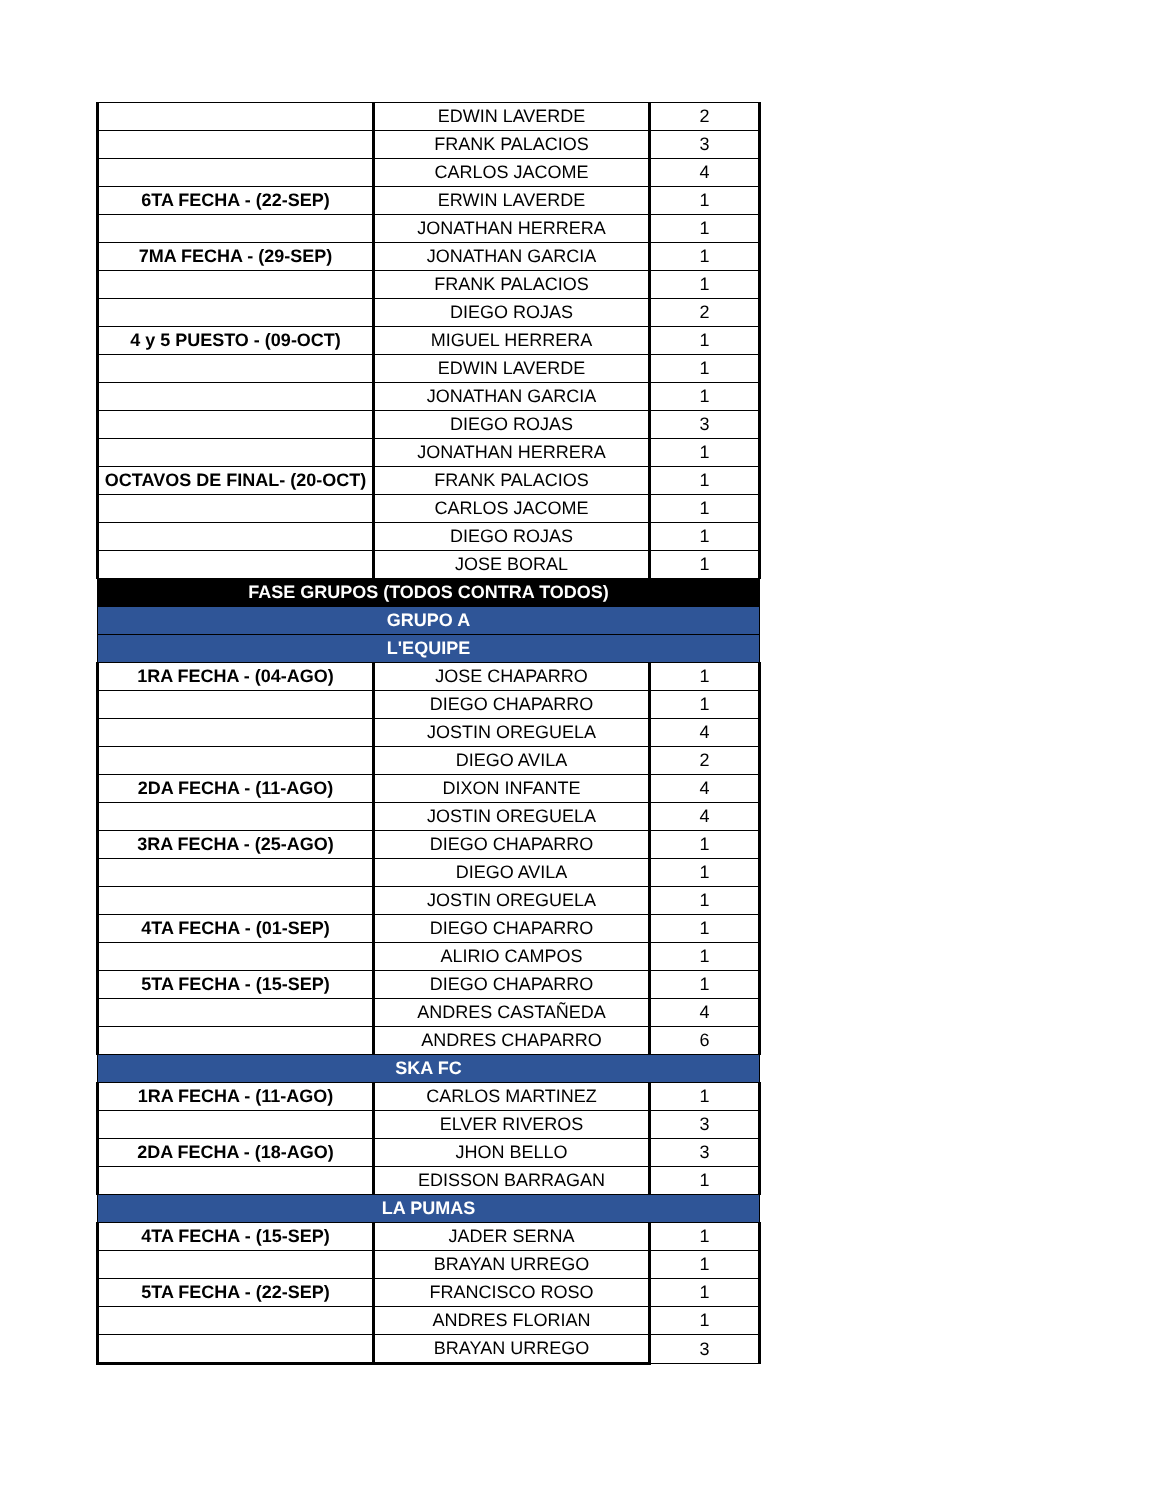| | EDWIN LAVERDE | 2 |
| | FRANK PALACIOS | 3 |
| | CARLOS JACOME | 4 |
| 6TA FECHA - (22-SEP) | ERWIN LAVERDE | 1 |
| | JONATHAN HERRERA | 1 |
| 7MA FECHA - (29-SEP) | JONATHAN GARCIA | 1 |
| | FRANK PALACIOS | 1 |
| | DIEGO ROJAS | 2 |
| 4 y 5 PUESTO - (09-OCT) | MIGUEL HERRERA | 1 |
| | EDWIN LAVERDE | 1 |
| | JONATHAN GARCIA | 1 |
| | DIEGO ROJAS | 3 |
| | JONATHAN HERRERA | 1 |
| OCTAVOS DE FINAL- (20-OCT) | FRANK PALACIOS | 1 |
| | CARLOS JACOME | 1 |
| | DIEGO ROJAS | 1 |
| | JOSE BORAL | 1 |
| FASE GRUPOS (TODOS CONTRA TODOS) | | |
| GRUPO A | | |
| L'EQUIPE | | |
| 1RA FECHA - (04-AGO) | JOSE CHAPARRO | 1 |
| | DIEGO CHAPARRO | 1 |
| | JOSTIN OREGUELA | 4 |
| | DIEGO AVILA | 2 |
| 2DA FECHA - (11-AGO) | DIXON INFANTE | 4 |
| | JOSTIN OREGUELA | 4 |
| 3RA FECHA - (25-AGO) | DIEGO CHAPARRO | 1 |
| | DIEGO AVILA | 1 |
| | JOSTIN OREGUELA | 1 |
| 4TA FECHA - (01-SEP) | DIEGO CHAPARRO | 1 |
| | ALIRIO CAMPOS | 1 |
| 5TA FECHA - (15-SEP) | DIEGO CHAPARRO | 1 |
| | ANDRES CASTAÑEDA | 4 |
| | ANDRES CHAPARRO | 6 |
| SKA FC | | |
| 1RA FECHA - (11-AGO) | CARLOS MARTINEZ | 1 |
| | ELVER RIVEROS | 3 |
| 2DA FECHA - (18-AGO) | JHON BELLO | 3 |
| | EDISSON BARRAGAN | 1 |
| LA PUMAS | | |
| 4TA FECHA - (15-SEP) | JADER SERNA | 1 |
| | BRAYAN URREGO | 1 |
| 5TA FECHA - (22-SEP) | FRANCISCO ROSO | 1 |
| | ANDRES FLORIAN | 1 |
| | BRAYAN URREGO | 3 |